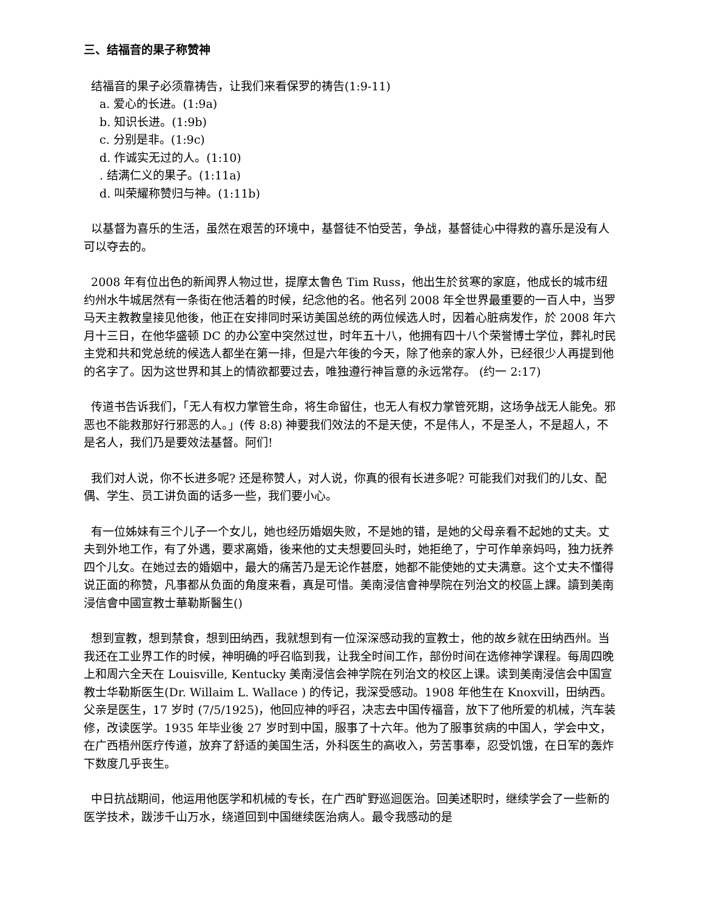三、结福音的果子称赞神
结福音的果子必须靠祷告，让我们来看保罗的祷告(1:9-11)
a. 爱心的长进。(1:9a)
b. 知识长进。(1:9b)
c. 分别是非。(1:9c)
d. 作诚实无过的人。(1:10)
. 结满仁义的果子。(1:11a)
d. 叫荣耀称赞归与神。(1:11b)
以基督为喜乐的生活，虽然在艰苦的环境中，基督徒不怕受苦，争战，基督徒心中得救的喜乐是没有人可以夺去的。
2008 年有位出色的新闻界人物过世，提摩太鲁色 Tim Russ，他出生於贫寒的家庭，他成长的城市纽约州水牛城居然有一条街在他活着的时候，纪念他的名。他名列 2008 年全世界最重要的一百人中，当罗马天主教教皇接见他後，他正在安排同时采访美国总统的两位候选人时，因着心脏病发作，於 2008 年六月十三日，在他华盛顿 DC 的办公室中突然过世，时年五十八，他拥有四十八个荣誉博士学位，葬礼时民主党和共和党总统的候选人都坐在第一排，但是六年後的今天，除了他亲的家人外，已经很少人再提到他的名字了。因为这世界和其上的情欲都要过去，唯独遵行神旨意的永远常存。 (约一 2:17)
传道书告诉我们，「无人有权力掌管生命，将生命留住，也无人有权力掌管死期，这场争战无人能免。邪恶也不能救那好行邪恶的人。」(传 8:8) 神要我们效法的不是天使，不是伟人，不是圣人，不是超人，不是名人，我们乃是要效法基督。阿们!
我们对人说，你不长进多呢? 还是称赞人，对人说，你真的很有长进多呢? 可能我们对我们的儿女、配偶、学生、员工讲负面的话多一些，我们要小心。
有一位姊妹有三个儿子一个女儿，她也经历婚姻失败，不是她的错，是她的父母亲看不起她的丈夫。丈夫到外地工作，有了外遇，要求离婚，後来他的丈夫想要回头时，她拒绝了，宁可作单亲妈吗，独力抚养四个儿女。在她过去的婚姻中，最大的痛苦乃是无论作甚麽，她都不能使她的丈夫满意。这个丈夫不懂得说正面的称赞，凡事都从负面的角度来看，真是可惜。美南浸信會神學院在列治文的校區上課。讀到美南浸信會中國宣教士華勒斯醫生()
想到宣教，想到禁食，想到田纳西，我就想到有一位深深感动我的宣教士，他的故乡就在田纳西州。当我还在工业界工作的时候，神明确的呼召临到我，让我全时间工作，部份时间在选修神学课程。每周四晚上和周六全天在 Louisville, Kentucky 美南浸信会神学院在列治文的校区上课。读到美南浸信会中国宣教士华勒斯医生(Dr. Willaim L. Wallace ) 的传记，我深受感动。1908 年他生在 Knoxvill，田纳西。父亲是医生，17 岁时 (7/5/1925)，他回应神的呼召，决志去中国传福音，放下了他所爱的机械，汽车装修，改读医学。1935 年毕业後 27 岁时到中国，服事了十六年。他为了服事贫病的中国人，学会中文，在广西梧州医疗传道，放弃了舒适的美国生活，外科医生的高收入，劳苦事奉，忍受饥饿，在日军的轰炸下数度几乎丧生。
中日抗战期间，他运用他医学和机械的专长，在广西旷野巡迴医治。回美述职时，继续学会了一些新的医学技术，跋涉千山万水，绕道回到中国继续医治病人。最令我感动的是